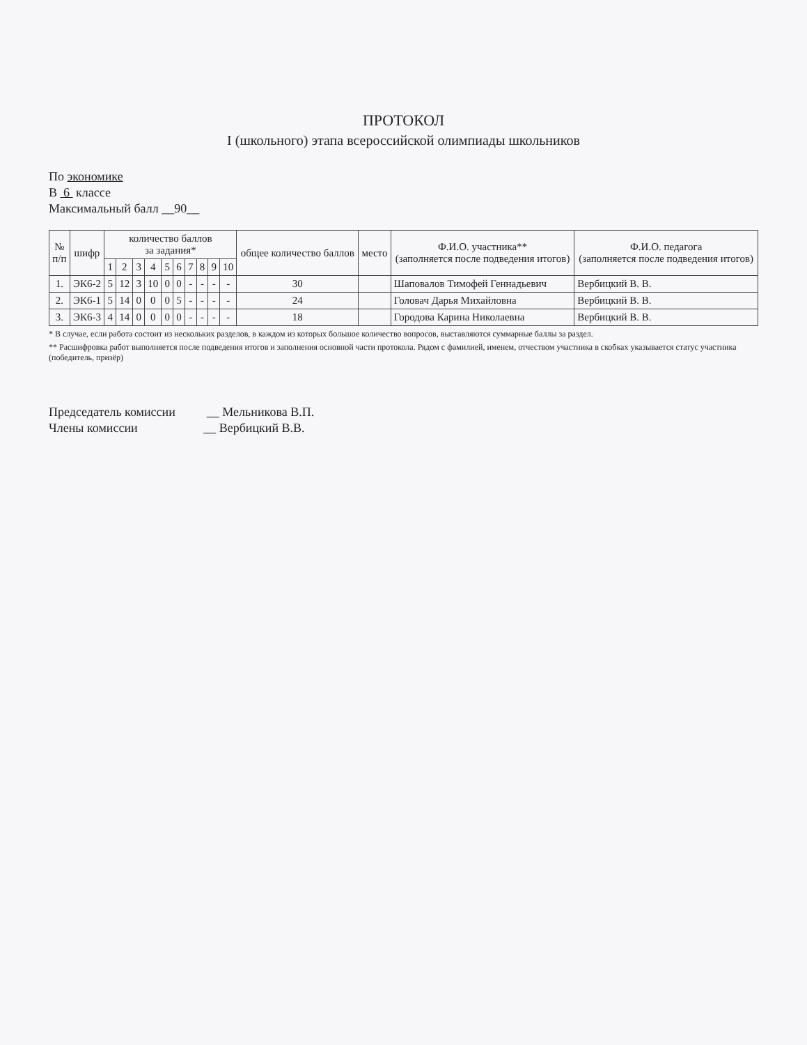ПРОТОКОЛ
I (школьного) этапа всероссийской олимпиады школьников
По экономике
В 6 классе
Максимальный балл __90__
| № п/п | шифр | количество баллов за задания* | | | | | | | | | | общее количество баллов | место | Ф.И.О. участника** (заполняется после подведения итогов) | Ф.И.О. педагога (заполняется после подведения итогов) |
| --- | --- | --- | --- | --- | --- | --- | --- | --- | --- | --- | --- | --- | --- | --- | --- |
| | | 1 | 2 | 3 | 4 | 5 | 6 | 7 | 8 | 9 | 10 | | | | |
| 1. | ЭК6-2 | 5 | 12 | 3 | 10 | 0 | 0 | - | - | - | - | 30 | | Шаповалов Тимофей Геннадьевич | Вербицкий В. В. |
| 2. | ЭК6-1 | 5 | 14 | 0 | 0 | 0 | 5 | - | - | - | - | 24 | | Головач Дарья Михайловна | Вербицкий В. В. |
| 3. | ЭК6-3 | 4 | 14 | 0 | 0 | 0 | 0 | - | - | - | - | 18 | | Городова Карина Николаевна | Вербицкий В. В. |
* В случае, если работа состоит из нескольких разделов, в каждом из которых большое количество вопросов, выставляются суммарные баллы за раздел.
** Расшифровка работ выполняется после подведения итогов и заполнения основной части протокола. Рядом с фамилией, именем, отчеством участника в скобках указывается статус участника (победитель, призёр)
Председатель комиссии __ Мельникова В.П.
Члены комиссии __ Вербицкий В.В.